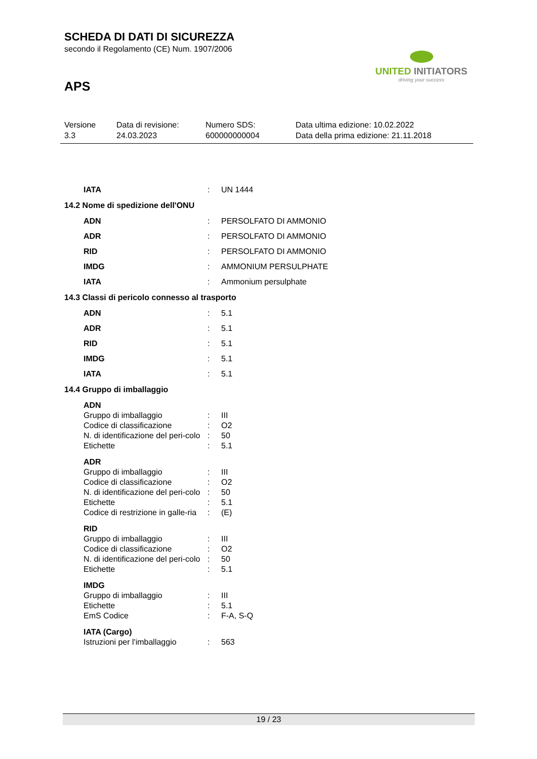SCHEDA DI DATI DI SICUREZZA
secondo il Regolamento (CE) Num. 1907/2006
APS
UNITED INITIATORS
driving your success
Versione
3.3
Data di revisione:
24.03.2023
Numero SDS:
600000000004
Data ultima edizione: 10.02.2022
Data della prima edizione: 21.11.2018
IATA: UN 1444
14.2 Nome di spedizione dell'ONU
ADN: PERSOLFATO DI AMMONIO
ADR: PERSOLFATO DI AMMONIO
RID: PERSOLFATO DI AMMONIO
IMDG: AMMONIUM PERSULPHATE
IATA: Ammonium persulphate
14.3 Classi di pericolo connesso al trasporto
ADN: 5.1
ADR: 5.1
RID: 5.1
IMDG: 5.1
IATA: 5.1
14.4 Gruppo di imballaggio
ADN
Gruppo di imballaggio: III
Codice di classificazione: O2
N. di identificazione del peri-colo: 50
Etichette: 5.1
ADR
Gruppo di imballaggio: III
Codice di classificazione: O2
N. di identificazione del peri-colo: 50
Etichette: 5.1
Codice di restrizione in galle-ria: (E)
RID
Gruppo di imballaggio: III
Codice di classificazione: O2
N. di identificazione del peri-colo: 50
Etichette: 5.1
IMDG
Gruppo di imballaggio: III
Etichette: 5.1
EmS Codice: F-A, S-Q
IATA (Cargo)
Istruzioni per l'imballaggio: 563
19 / 23